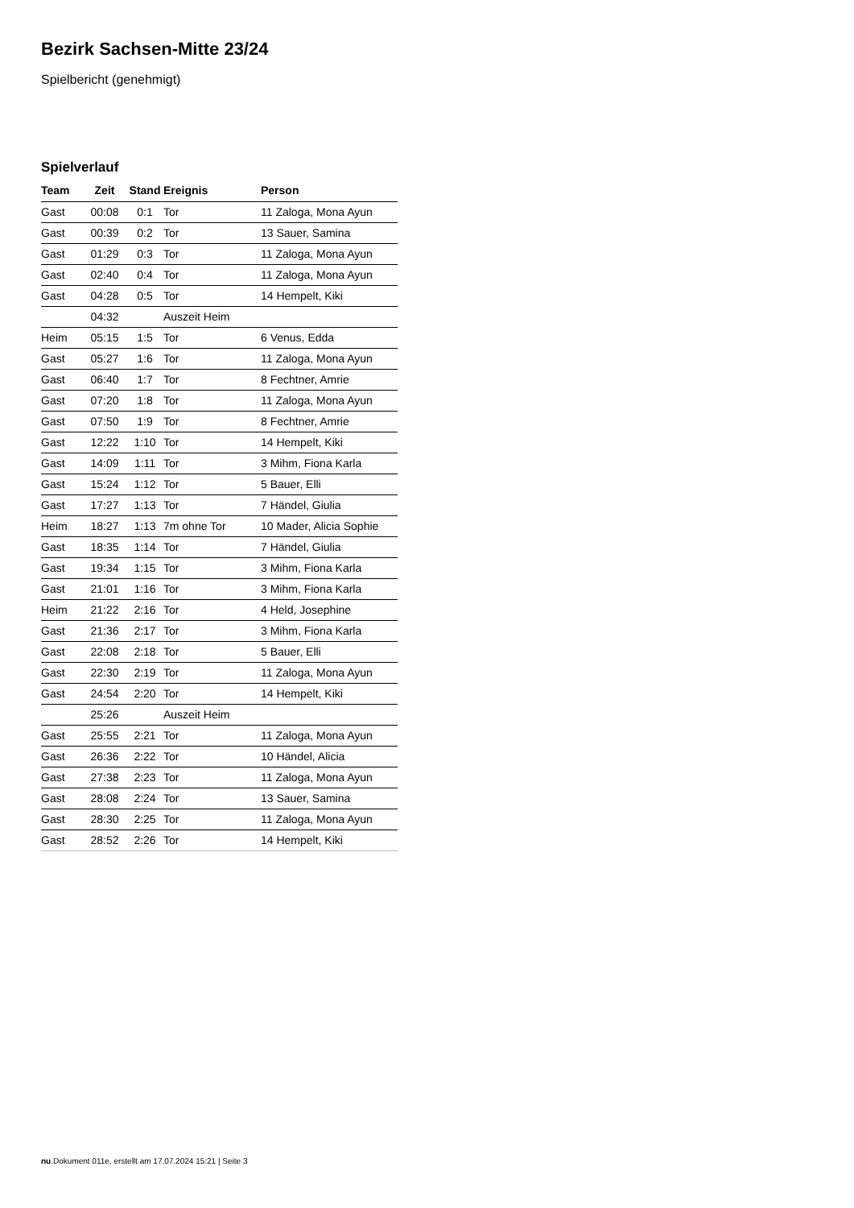Bezirk Sachsen-Mitte 23/24
Spielbericht (genehmigt)
Spielverlauf
| Team | Zeit | Stand | Ereignis | Person |
| --- | --- | --- | --- | --- |
| Gast | 00:08 | 0:1 | Tor | 11 Zaloga, Mona Ayun |
| Gast | 00:39 | 0:2 | Tor | 13 Sauer, Samina |
| Gast | 01:29 | 0:3 | Tor | 11 Zaloga, Mona Ayun |
| Gast | 02:40 | 0:4 | Tor | 11 Zaloga, Mona Ayun |
| Gast | 04:28 | 0:5 | Tor | 14 Hempelt, Kiki |
| | 04:32 | | Auszeit Heim | |
| Heim | 05:15 | 1:5 | Tor | 6 Venus, Edda |
| Gast | 05:27 | 1:6 | Tor | 11 Zaloga, Mona Ayun |
| Gast | 06:40 | 1:7 | Tor | 8 Fechtner, Amrie |
| Gast | 07:20 | 1:8 | Tor | 11 Zaloga, Mona Ayun |
| Gast | 07:50 | 1:9 | Tor | 8 Fechtner, Amrie |
| Gast | 12:22 | 1:10 | Tor | 14 Hempelt, Kiki |
| Gast | 14:09 | 1:11 | Tor | 3 Mihm, Fiona Karla |
| Gast | 15:24 | 1:12 | Tor | 5 Bauer, Elli |
| Gast | 17:27 | 1:13 | Tor | 7 Händel, Giulia |
| Heim | 18:27 | 1:13 | 7m ohne Tor | 10 Mader, Alicia Sophie |
| Gast | 18:35 | 1:14 | Tor | 7 Händel, Giulia |
| Gast | 19:34 | 1:15 | Tor | 3 Mihm, Fiona Karla |
| Gast | 21:01 | 1:16 | Tor | 3 Mihm, Fiona Karla |
| Heim | 21:22 | 2:16 | Tor | 4 Held, Josephine |
| Gast | 21:36 | 2:17 | Tor | 3 Mihm, Fiona Karla |
| Gast | 22:08 | 2:18 | Tor | 5 Bauer, Elli |
| Gast | 22:30 | 2:19 | Tor | 11 Zaloga, Mona Ayun |
| Gast | 24:54 | 2:20 | Tor | 14 Hempelt, Kiki |
| | 25:26 | | Auszeit Heim | |
| Gast | 25:55 | 2:21 | Tor | 11 Zaloga, Mona Ayun |
| Gast | 26:36 | 2:22 | Tor | 10 Händel, Alicia |
| Gast | 27:38 | 2:23 | Tor | 11 Zaloga, Mona Ayun |
| Gast | 28:08 | 2:24 | Tor | 13 Sauer, Samina |
| Gast | 28:30 | 2:25 | Tor | 11 Zaloga, Mona Ayun |
| Gast | 28:52 | 2:26 | Tor | 14 Hempelt, Kiki |
nu.Dokument 011e, erstellt am 17.07.2024 15:21 | Seite 3